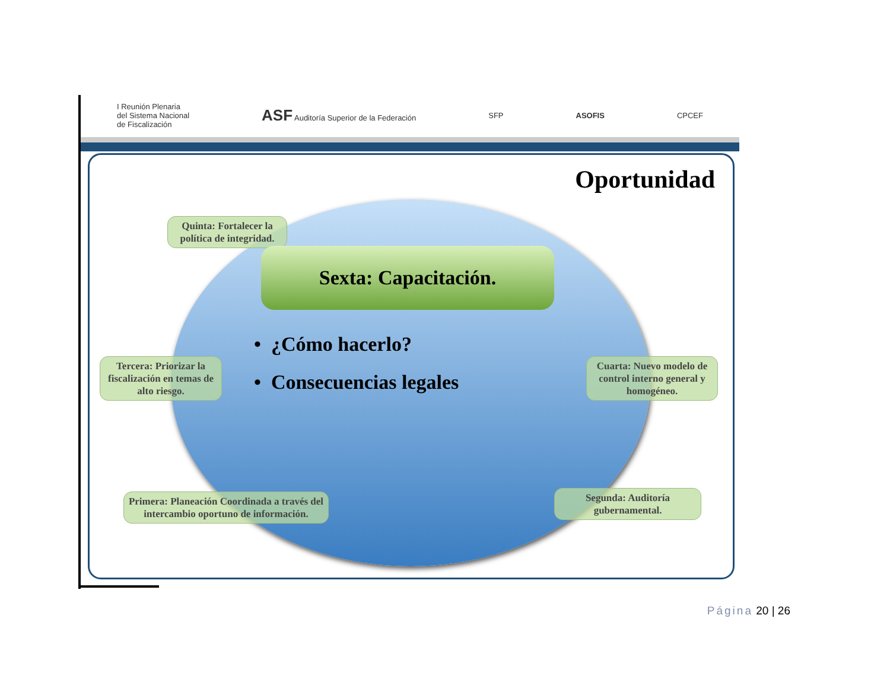I Reunión Plenaria
del Sistema Nacional
de Fiscalización
ASF Auditoría Superior de la Federación
SFP ASOFIS CPCEF
Oportunidad
Quinta: Fortalecer la política de integridad.
Sexta: Capacitación.
• ¿Cómo hacerlo?
• Consecuencias legales
Tercera: Priorizar la fiscalización en temas de alto riesgo.
Cuarta: Nuevo modelo de control interno general y homogéneo.
Primera: Planeación Coordinada a través del intercambio oportuno de información.
Segunda: Auditoría gubernamental.
Página 20 | 26